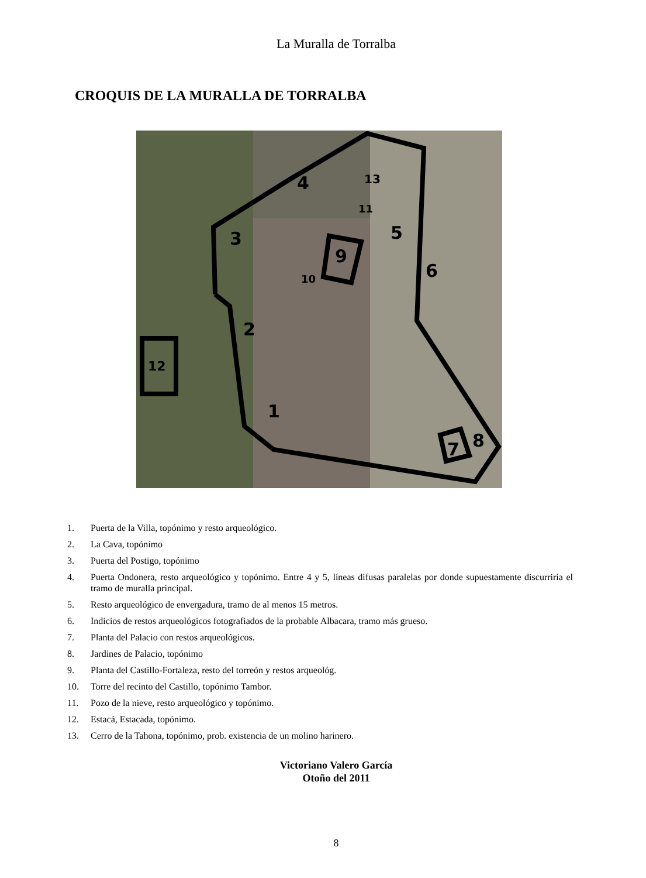La Muralla de Torralba
CROQUIS DE LA MURALLA DE TORRALBA
1
2
3
4
5
6
7
8
9
10
11
12
13
1. Puerta de la Villa, topónimo y resto arqueológico.
2. La Cava, topónimo
3. Puerta del Postigo, topónimo
4. Puerta Ondonera, resto arqueológico y topónimo. Entre 4 y 5, líneas difusas paralelas por donde supuestamente discurriría el tramo de muralla principal.
5. Resto arqueológico de envergadura, tramo de al menos 15 metros.
6. Indicios de restos arqueológicos fotografiados de la probable Albacara, tramo más grueso.
7. Planta del Palacio con restos arqueológicos.
8. Jardines de Palacio, topónimo
9. Planta del Castillo-Fortaleza, resto del torreón y restos arqueológ.
10. Torre del recinto del Castillo, topónimo Tambor.
11. Pozo de la nieve, resto arqueológico y topónimo.
12. Estacá, Estacada, topónimo.
13. Cerro de la Tahona, topónimo, prob. existencia de un molino harinero.
Victoriano Valero García
Otoño del 2011
8